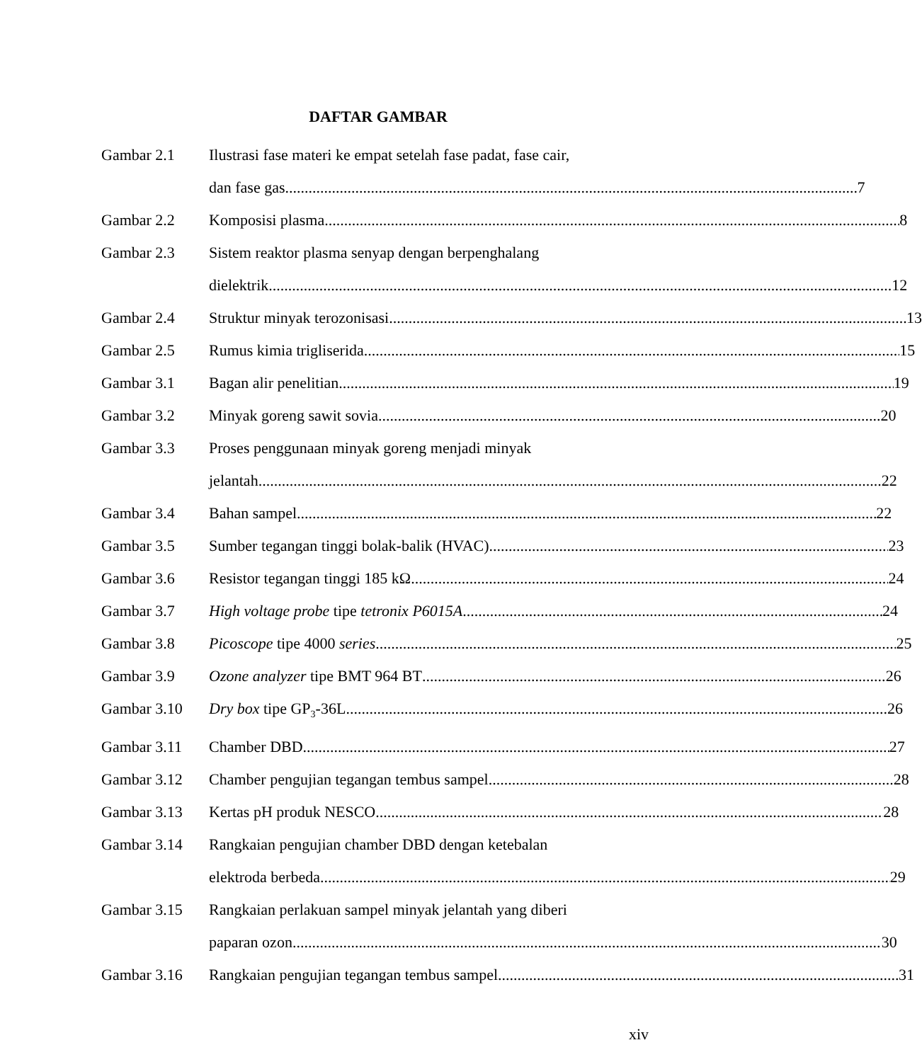DAFTAR GAMBAR
Gambar 2.1 Ilustrasi fase materi ke empat setelah fase padat, fase cair,
dan fase gas 7
Gambar 2.2 Komposisi plasma 8
Gambar 2.3 Sistem reaktor plasma senyap dengan berpenghalang
dielektrik 12
Gambar 2.4 Struktur minyak terozonisasi 13
Gambar 2.5 Rumus kimia trigliserida 15
Gambar 3.1 Bagan alir penelitian 19
Gambar 3.2 Minyak goreng sawit sovia 20
Gambar 3.3 Proses penggunaan minyak goreng menjadi minyak
jelantah 22
Gambar 3.4 Bahan sampel 22
Gambar 3.5 Sumber tegangan tinggi bolak-balik (HVAC) 23
Gambar 3.6 Resistor tegangan tinggi 185 kΩ 24
Gambar 3.7 High voltage probe tipe tetronix P6015A 24
Gambar 3.8 Picoscope tipe 4000 series 25
Gambar 3.9 Ozone analyzer tipe BMT 964 BT 26
Gambar 3.10 Dry box tipe GP<sub>3</sub>-36L 26
Gambar 3.11 Chamber DBD 27
Gambar 3.12 Chamber pengujian tegangan tembus sampel 28
Gambar 3.13 Kertas pH produk NESCO 28
Gambar 3.14 Rangkaian pengujian chamber DBD dengan ketebalan
elektroda berbeda 29
Gambar 3.15 Rangkaian perlakuan sampel minyak jelantah yang diberi
paparan ozon 30
Gambar 3.16 Rangkaian pengujian tegangan tembus sampel 31
xiv